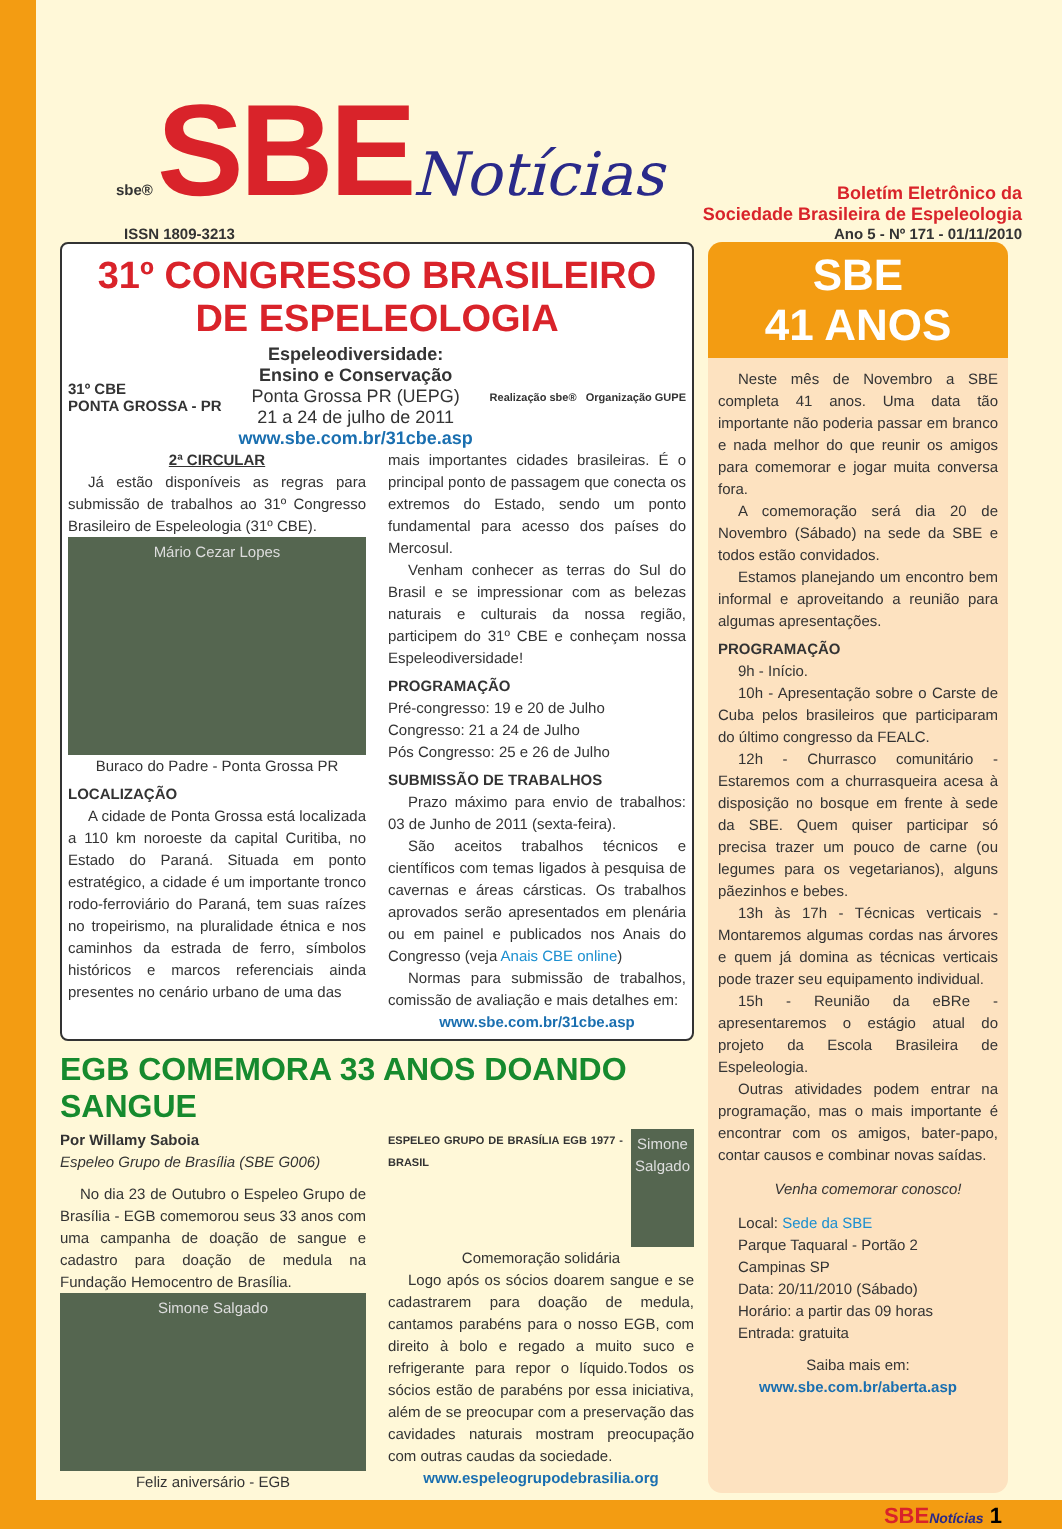sbe® SBE Notícias
Boletím Eletrônico da
Sociedade Brasileira de Espeleologia
ISSN 1809-3213 Ano 5 - Nº 171 - 01/11/2010
31º CONGRESSO BRASILEIRO
DE ESPELEOLOGIA
31º CBE
PONTA GROSSA - PR
Espeleodiversidade:
Ensino e Conservação
Ponta Grossa PR (UEPG)
21 a 24 de julho de 2011
www.sbe.com.br/31cbe.asp
Realização sbe® Organização GUPE
2ª CIRCULAR
Já estão disponíveis as regras para submissão de trabalhos ao 31º Congresso Brasileiro de Espeleologia (31º CBE).
Mário Cezar Lopes
Buraco do Padre - Ponta Grossa PR
LOCALIZAÇÃO
A cidade de Ponta Grossa está localizada a 110 km noroeste da capital Curitiba, no Estado do Paraná. Situada em ponto estratégico, a cidade é um importante tronco rodo-ferroviário do Paraná, tem suas raízes no tropeirismo, na pluralidade étnica e nos caminhos da estrada de ferro, símbolos históricos e marcos referenciais ainda presentes no cenário urbano de uma das
mais importantes cidades brasileiras. É o principal ponto de passagem que conecta os extremos do Estado, sendo um ponto fundamental para acesso dos países do Mercosul.
Venham conhecer as terras do Sul do Brasil e se impressionar com as belezas naturais e culturais da nossa região, participem do 31º CBE e conheçam nossa Espeleodiversidade!
PROGRAMAÇÃO
Pré-congresso: 19 e 20 de Julho
Congresso: 21 a 24 de Julho
Pós Congresso: 25 e 26 de Julho
SUBMISSÃO DE TRABALHOS
Prazo máximo para envio de trabalhos: 03 de Junho de 2011 (sexta-feira).
São aceitos trabalhos técnicos e científicos com temas ligados à pesquisa de cavernas e áreas cársticas. Os trabalhos aprovados serão apresentados em plenária ou em painel e publicados nos Anais do Congresso (veja Anais CBE online)
Normas para submissão de trabalhos, comissão de avaliação e mais detalhes em:
www.sbe.com.br/31cbe.asp
EGB COMEMORA 33 ANOS DOANDO SANGUE
Por Willamy Saboia
Espeleo Grupo de Brasília (SBE G006)
No dia 23 de Outubro o Espeleo Grupo de Brasília - EGB comemorou seus 33 anos com uma campanha de doação de sangue e cadastro para doação de medula na Fundação Hemocentro de Brasília.
Simone Salgado
Feliz aniversário - EGB
ESPELEO GRUPO DE BRASÍLIA EGB 1977 - BRASIL
Simone Salgado
Comemoração solidária
Logo após os sócios doarem sangue e se cadastrarem para doação de medula, cantamos parabéns para o nosso EGB, com direito à bolo e regado a muito suco e refrigerante para repor o líquido.Todos os sócios estão de parabéns por essa iniciativa, além de se preocupar com a preservação das cavidades naturais mostram preocupação com outras caudas da sociedade.
www.espeleogrupodebrasilia.org
SBE
41 ANOS
Neste mês de Novembro a SBE completa 41 anos. Uma data tão importante não poderia passar em branco e nada melhor do que reunir os amigos para comemorar e jogar muita conversa fora.
A comemoração será dia 20 de Novembro (Sábado) na sede da SBE e todos estão convidados.
Estamos planejando um encontro bem informal e aproveitando a reunião para algumas apresentações.
PROGRAMAÇÃO
9h - Início.
10h - Apresentação sobre o Carste de Cuba pelos brasileiros que participaram do último congresso da FEALC.
12h - Churrasco comunitário - Estaremos com a churrasqueira acesa à disposição no bosque em frente à sede da SBE. Quem quiser participar só precisa trazer um pouco de carne (ou legumes para os vegetarianos), alguns pãezinhos e bebes.
13h às 17h - Técnicas verticais - Montaremos algumas cordas nas árvores e quem já domina as técnicas verticais pode trazer seu equipamento individual.
15h - Reunião da eBRe - apresentaremos o estágio atual do projeto da Escola Brasileira de Espeleologia.
Outras atividades podem entrar na programação, mas o mais importante é encontrar com os amigos, bater-papo, contar causos e combinar novas saídas.
Venha comemorar conosco!
Local: Sede da SBE
Parque Taquaral - Portão 2
Campinas SP
Data: 20/11/2010 (Sábado)
Horário: a partir das 09 horas
Entrada: gratuita
Saiba mais em:
www.sbe.com.br/aberta.asp
SBENotícias 1